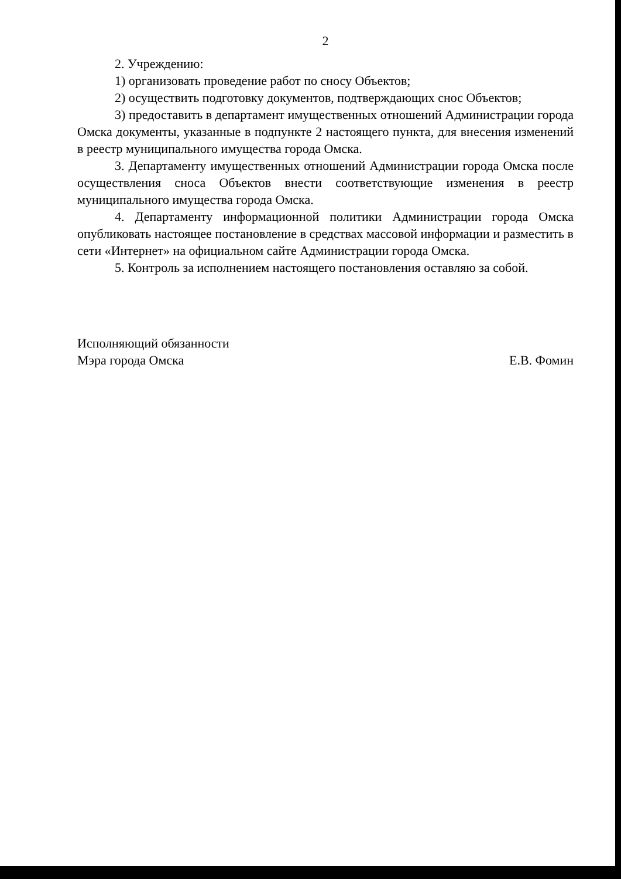2
2. Учреждению:
1) организовать проведение работ по сносу Объектов;
2) осуществить подготовку документов, подтверждающих снос Объектов;
3) предоставить в департамент имущественных отношений Администрации города Омска документы, указанные в подпункте 2 настоящего пункта, для внесения изменений в реестр муниципального имущества города Омска.
3. Департаменту имущественных отношений Администрации города Омска после осуществления сноса Объектов внести соответствующие изменения в реестр муниципального имущества города Омска.
4. Департаменту информационной политики Администрации города Омска опубликовать настоящее постановление в средствах массовой информации и разместить в сети «Интернет» на официальном сайте Администрации города Омска.
5. Контроль за исполнением настоящего постановления оставляю за собой.
Исполняющий обязанности
Мэра города Омска
Е.В. Фомин